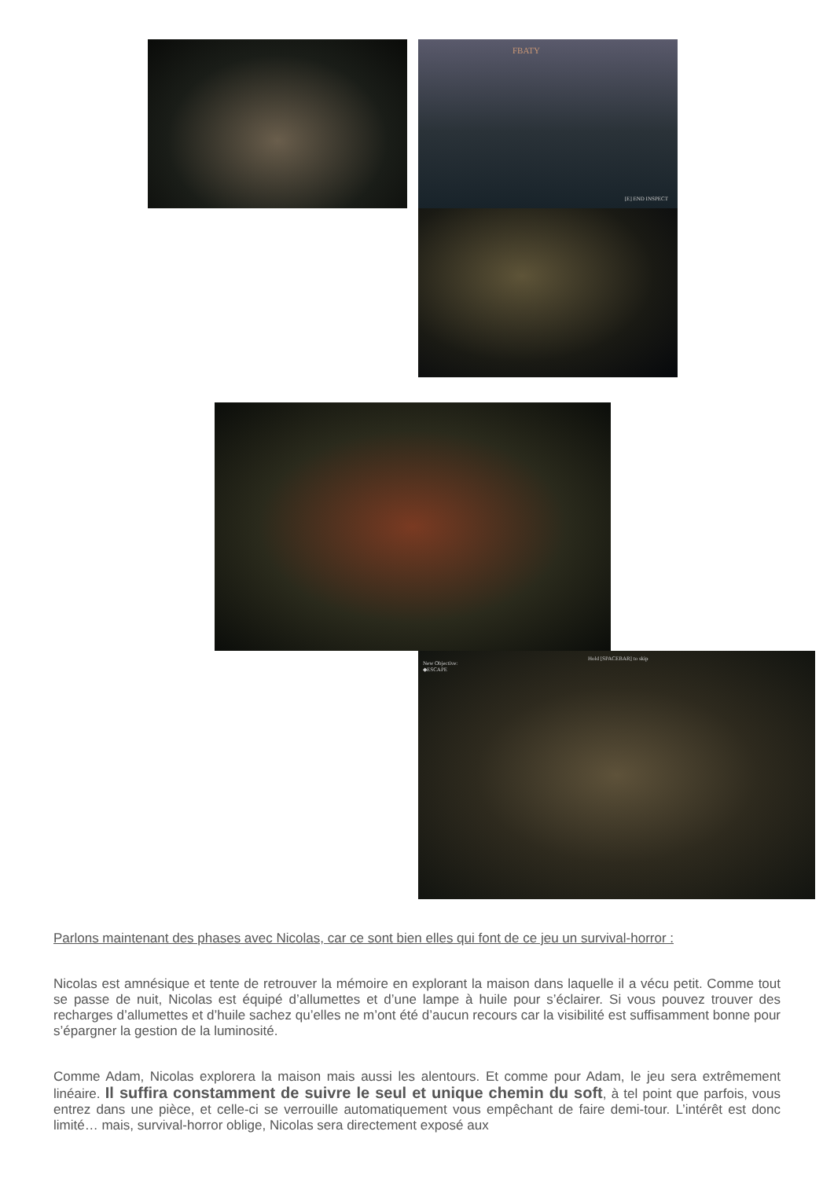FBATY
[E] END INSPECT
New Objective:
◆ESCAPE
Hold [SPACEBAR] to skip
Parlons maintenant des phases avec Nicolas, car ce sont bien elles qui font de ce jeu un survival-horror :
Nicolas est amnésique et tente de retrouver la mémoire en explorant la maison dans laquelle il a vécu petit. Comme tout se passe de nuit, Nicolas est équipé d’allumettes et d’une lampe à huile pour s’éclairer. Si vous pouvez trouver des recharges d’allumettes et d’huile sachez qu’elles ne m’ont été d’aucun recours car la visibilité est suffisamment bonne pour s’épargner la gestion de la luminosité.
Comme Adam, Nicolas explorera la maison mais aussi les alentours. Et comme pour Adam, le jeu sera extrêmement linéaire. Il suffira constamment de suivre le seul et unique chemin du soft, à tel point que parfois, vous entrez dans une pièce, et celle-ci se verrouille automatiquement vous empêchant de faire demi-tour. L’intérêt est donc limité… mais, survival-horror oblige, Nicolas sera directement exposé aux